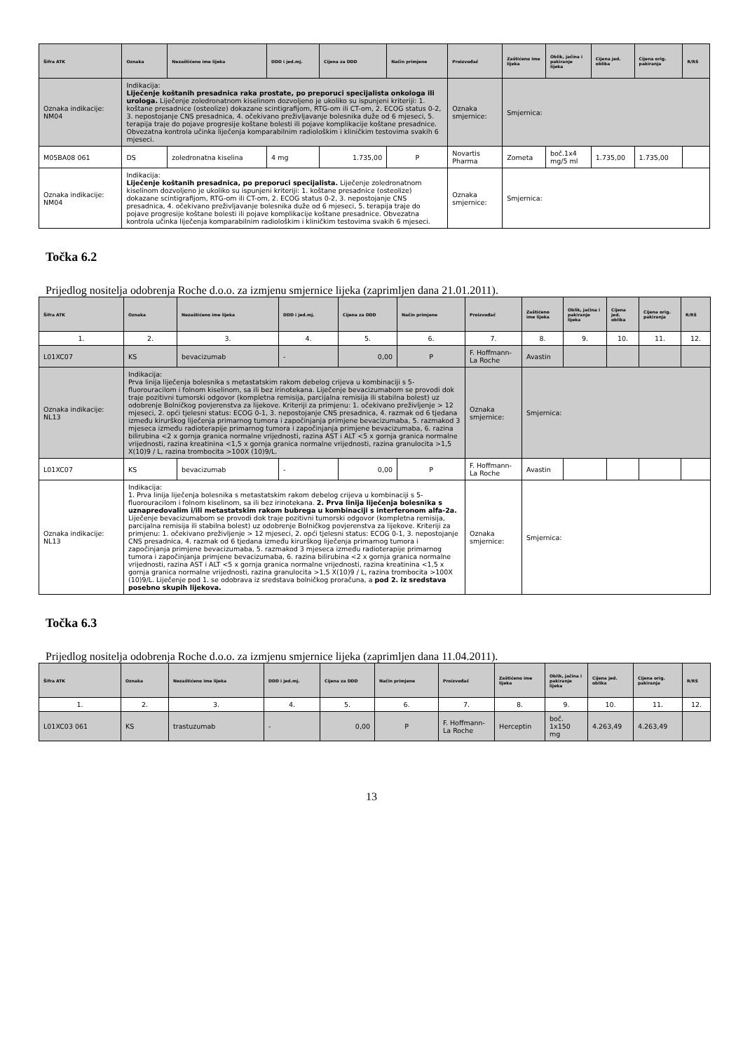| Šifra ATK | Oznaka | Nezaštićeno ime lijeka | DDD i jed.mj. | Cijena za DDD | Način primjene | Proizvođač | Zaštićeno ime lijeka | Oblik, jačina i pakiranje lijeka | Cijena jed. oblika | Cijena orig. pakiranja | R/RS |
| --- | --- | --- | --- | --- | --- | --- | --- | --- | --- | --- | --- |
| Oznaka indikacije: NM04 | Indikacija: Liječenje koštanih presadnica raka prostate, po preporuci specijalista onkologa ili urologa. Liječenje zoledronatnom kiselinom dozvoljeno je ukoliko su ispunjeni kriteriji: 1. koštane presadnice (osteolize) dokazane scintigrafijom, RTG-om ili CT-om, 2. ECOG status 0-2, 3. nepostojanje CNS presadnica, 4. očekivano preživljavanje bolesnika duže od 6 mjeseci, 5. terapija traje do pojave progresije koštane bolesti ili pojave komplikacije koštane presadnice. Obvezatna kontrola učinka liječenja komparabilnim radiološkim i kliničkim testovima svakih 6 mjeseci. | | | | | Oznaka smjernice: | Smjernica: | | | | |
| M05BA08 061 | DS | zoledronatna kiselina | 4 mg | 1.735,00 | P | Novartis Pharma | Zometa | boč.1x4 mg/5 ml | 1.735,00 | 1.735,00 | |
| Oznaka indikacije: NM04 | Indikacija: Liječenje koštanih presadnica, po preporuci specijalista. Liječenje zoledronatnom kiselinom dozvoljeno je ukoliko su ispunjeni kriteriji: 1. koštane presadnice (osteolize) dokazane scintigrafijom, RTG-om ili CT-om, 2. ECOG status 0-2, 3. nepostojanje CNS presadnica, 4. očekivano preživljavanje bolesnika duže od 6 mjeseci, 5. terapija traje do pojave progresije koštane bolesti ili pojave komplikacije koštane presadnice. Obvezatna kontrola učinka liječenja komparabilnim radiološkim i kliničkim testovima svakih 6 mjeseci. | | | | | Oznaka smjernice: | Smjernica: | | | | |
Točka 6.2
Prijedlog nositelja odobrenja Roche d.o.o. za izmjenu smjernice lijeka (zaprimljen dana 21.01.2011).
| Šifra ATK | Oznaka | Nezaštićeno ime lijeka | DDD i jed.mj. | Cijena za DDD | Način primjene | Proizvođač | Zaštićeno ime lijeka | Oblik, jačina i pakiranje lijeka | Cijena jed. oblika | Cijena orig. pakiranja | R/RS |
| --- | --- | --- | --- | --- | --- | --- | --- | --- | --- | --- | --- |
| 1. | 2. | 3. | 4. | 5. | 6. | 7. | 8. | 9. | 10. | 11. | 12. |
| L01XC07 | KS | bevacizumab | - | 0,00 | P | F. Hoffmann-La Roche | Avastin | | | | |
| Oznaka indikacije: NL13 | Indikacija: Prva linija liječenja bolesnika s metastatskim rakom debelog crijeva u kombinaciji s 5-fluorouracilom i folnom kiselinom, sa ili bez irinotekana. Liječenje bevacizumabom se provodi dok traje pozitivni tumorski odgovor (kompletna remisija, parcijalna remisija ili stabilna bolest) uz odobrenje Bolničkog povjerenstva za lijekove. Kriteriji za primjenu: 1. očekivano preživljenje > 12 mjeseci, 2. opći tjelesni status: ECOG 0-1, 3. nepostojanje CNS presadnica, 4. razmak od 6 tjedana između kirurškog liječenja primarnog tumora i započinjanja primjene bevacizumaba, 5. razmakod 3 mjeseca između radioterapije primarnog tumora i započinjanja primjene bevacizumaba, 6. razina bilirubina <2 x gornja granica normalne vrijednosti, razina AST i ALT <5 x gornja granica normalne vrijednosti, razina kreatinina <1,5 x gornja granica normalne vrijednosti, razina granulocita >1,5 X(10)9 / L, razina trombocita >100X (10)9/L. | | | | | Oznaka smjernice: | Smjernica: | | | | |
| L01XC07 | KS | bevacizumab | - | 0,00 | P | F. Hoffmann-La Roche | Avastin | | | | |
| Oznaka indikacije: NL13 | Indikacija: 1. Prva linija liječenja bolesnika s metastatskim rakom debelog crijeva u kombinaciji s 5-fluorouracilom i folnom kiselinom, sa ili bez irinotekana. 2. Prva linija liječenja bolesnika s uznapredovalim i/ili metastatskim rakom bubrega u kombinaciji s interferonom alfa-2a. Liječenje bevacizumabom se provodi dok traje pozitivni tumorski odgovor (kompletna remisija, parcijalna remisija ili stabilna bolest) uz odobrenje Bolničkog povjerenstva za lijekove. Kriteriji za primjenu: 1. očekivano preživljenje > 12 mjeseci, 2. opći tjelesni status: ECOG 0-1, 3. nepostojanje CNS presadnica, 4. razmak od 6 tjedana između kirurškog liječenja primarnog tumora i započinjanja primjene bevacizumaba, 5. razmakod 3 mjeseca između radioterapije primarnog tumora i započinjanja primjene bevacizumaba, 6. razina bilirubina <2 x gornja granica normalne vrijednosti, razina AST i ALT <5 x gornja granica normalne vrijednosti, razina kreatinina <1,5 x gornja granica normalne vrijednosti, razina granulocita >1,5 X(10)9 / L, razina trombocita >100X (10)9/L. Liječenje pod 1. se odobrava iz sredstava bolničkog proračuna, a pod 2. iz sredstava posebno skupih lijekova. | | | | | Oznaka smjernice: | Smjernica: | | | | |
Točka 6.3
Prijedlog nositelja odobrenja Roche d.o.o. za izmjenu smjernice lijeka (zaprimljen dana 11.04.2011).
| Šifra ATK | Oznaka | Nezaštićeno ime lijeka | DDD i jed.mj. | Cijena za DDD | Način primjene | Proizvođač | Zaštićeno ime lijeka | Oblik, jačina i pakiranje lijeka | Cijena jed. oblika | Cijena orig. pakiranja | R/RS |
| --- | --- | --- | --- | --- | --- | --- | --- | --- | --- | --- | --- |
| 1. | 2. | 3. | 4. | 5. | 6. | 7. | 8. | 9. | 10. | 11. | 12. |
| L01XC03 061 | KS | trastuzumab | - | 0,00 | P | F. Hoffmann-La Roche | Herceptin | boč. 1x150 mg | 4.263,49 | 4.263,49 | |
13